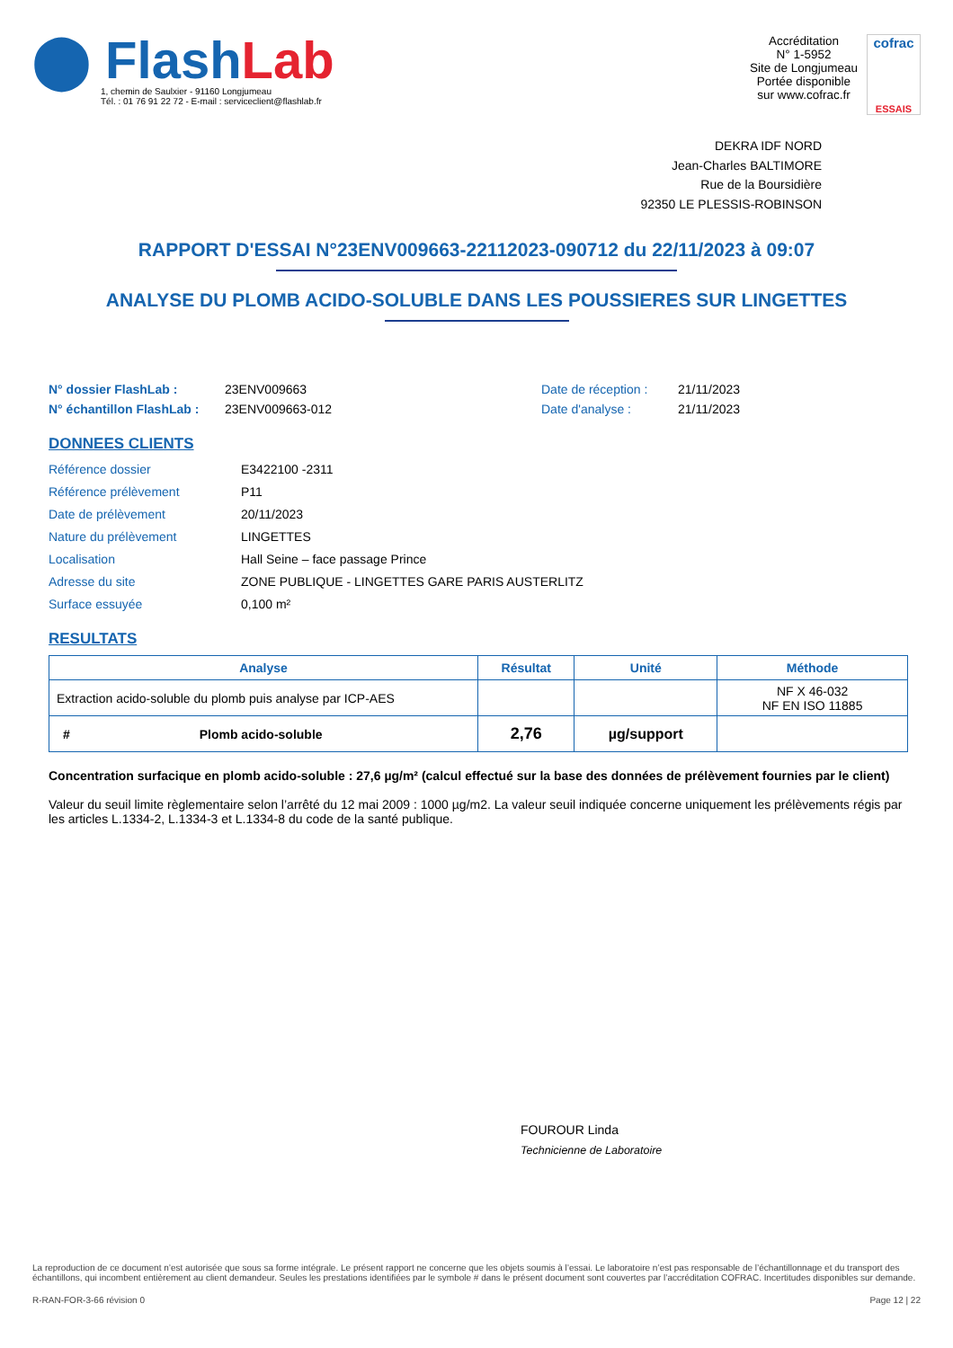⬤ Flash Lab
1, chemin de Saulxier - 91160 Longjumeau
Tél. : 01 76 91 22 72 - E-mail : serviceclient@flashlab.fr
Accréditation
N° 1-5952
Site de Longjumeau
Portée disponible
sur www.cofrac.fr
cofrac
ESSAIS
DEKRA IDF NORD
Jean-Charles BALTIMORE
Rue de la Boursidière
92350 LE PLESSIS-ROBINSON
RAPPORT D'ESSAI N°23ENV009663-22112023-090712 du 22/11/2023 à 09:07
ANALYSE DU PLOMB ACIDO-SOLUBLE DANS LES POUSSIERES SUR LINGETTES
N° dossier FlashLab : 23ENV009663 Date de réception : 21/11/2023 N° échantillon FlashLab : 23ENV009663-012 Date d'analyse : 21/11/2023
DONNEES CLIENTS
Référence dossier E3422100 -2311 Référence prélèvement P11 Date de prélèvement 20/11/2023 Nature du prélèvement LINGETTES Localisation Hall Seine – face passage Prince Adresse du site ZONE PUBLIQUE - LINGETTES GARE PARIS AUSTERLITZ Surface essuyée 0,100 m²
RESULTATS
| Analyse | Résultat | Unité | Méthode |
| --- | --- | --- | --- |
| Extraction acido-soluble du plomb puis analyse par ICP-AES | | | NF X 46-032 NF EN ISO 11885 |
| # Plomb acido-soluble | 2,76 | µg/support | |
Concentration surfacique en plomb acido-soluble : 27,6 µg/m² (calcul effectué sur la base des données de prélèvement fournies par le client)
Valeur du seuil limite règlementaire selon l’arrêté du 12 mai 2009 : 1000 µg/m2. La valeur seuil indiquée concerne uniquement les prélèvements régis par les articles L.1334-2, L.1334-3 et L.1334-8 du code de la santé publique.
FOUROUR Linda
Technicienne de Laboratoire
La reproduction de ce document n’est autorisée que sous sa forme intégrale. Le présent rapport ne concerne que les objets soumis à l’essai. Le laboratoire n’est pas responsable de l’échantillonnage et du transport des échantillons, qui incombent entièrement au client demandeur. Seules les prestations identifiées par le symbole # dans le présent document sont couvertes par l’accréditation COFRAC. Incertitudes disponibles sur demande.
R-RAN-FOR-3-66 révision 0 Page 12 | 22